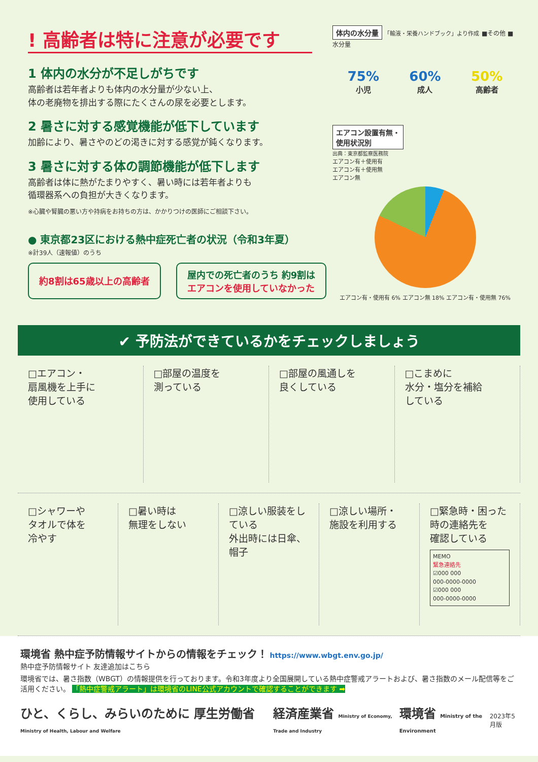! 高齢者は特に注意が必要です
1 体内の水分が不足しがちです
高齢者は若年者よりも体内の水分量が少ない上、
体の老廃物を排出する際にたくさんの尿を必要とします。
2 暑さに対する感覚機能が低下しています
加齢により、暑さやのどの渇きに対する感覚が鈍くなります。
3 暑さに対する体の調節機能が低下します
高齢者は体に熱がたまりやすく、暑い時には若年者よりも
循環器系への負担が大きくなります。
※心臓や腎臓の悪い方や持病をお持ちの方は、かかりつけの医師にご相談下さい。
● 東京都23区における熱中症死亡者の状況（令和3年夏）
※計39人（速報値）のうち
約8割は65歳以上の高齢者
屋内での死亡者のうち 約9割は
エアコンを使用していなかった
体内の水分量 「輸液・栄養ハンドブック」より作成 ■その他 ■水分量
75%
小児
60%
成人
50%
高齢者
エアコン設置有無・
使用状況別
出典：東京都監察医務院
エアコン有＋使用有
エアコン有＋使用無
エアコン無
エアコン有・使用有 6% エアコン無 18% エアコン有・使用無 76%
✔ 予防法ができているかをチェックしましょう
□エアコン・
扇風機を上手に
使用している
□部屋の温度を
測っている
□部屋の風通しを
良くしている
□こまめに
水分・塩分を補給
している
□シャワーや
タオルで体を
冷やす
□暑い時は
無理をしない
□涼しい服装をしている
外出時には日傘、帽子
□涼しい場所・
施設を利用する
□緊急時・困った
時の連絡先を
確認している
MEMO
緊急連絡先
☑000 000
000-0000-0000
☑000 000
000-0000-0000
環境省 熱中症予防情報サイトからの情報をチェック！ https://www.wbgt.env.go.jp/
熱中症予防情報サイト 友達追加はこちら
環境省では、暑さ指数（WBGT）の情報提供を行っております。令和3年度より全国展開している熱中症警戒アラートおよび、暑さ指数のメール配信等をご活用ください。 「熱中症警戒アラート」は環境省のLINE公式アカウントで確認することができます ➡
ひと、くらし、みらいのために 厚生労働省 Ministry of Health, Labour and Welfare 経済産業省 Ministry of Economy, Trade and Industry 環境省 Ministry of the Environment 2023年5月版